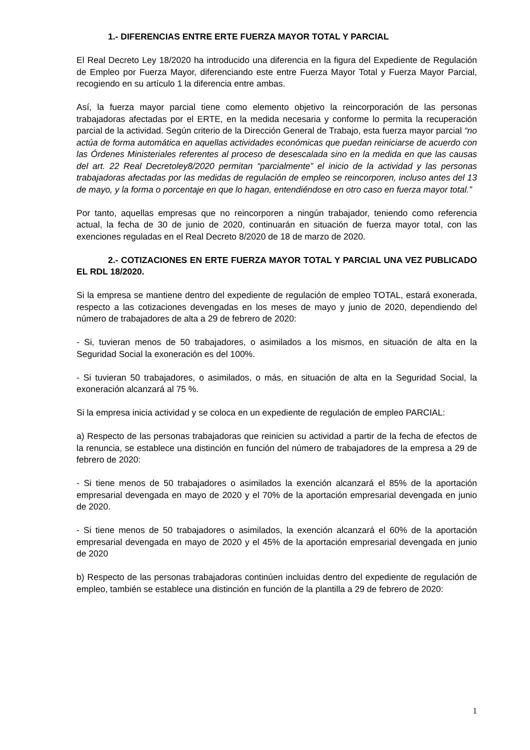1.- DIFERENCIAS ENTRE ERTE FUERZA MAYOR TOTAL Y PARCIAL
El Real Decreto Ley 18/2020 ha introducido una diferencia en la figura del Expediente de Regulación de Empleo por Fuerza Mayor, diferenciando este entre Fuerza Mayor Total y Fuerza Mayor Parcial, recogiendo en su artículo 1 la diferencia entre ambas.
Así, la fuerza mayor parcial tiene como elemento objetivo la reincorporación de las personas trabajadoras afectadas por el ERTE, en la medida necesaria y conforme lo permita la recuperación parcial de la actividad. Según criterio de la Dirección General de Trabajo, esta fuerza mayor parcial “no actúa de forma automática en aquellas actividades económicas que puedan reiniciarse de acuerdo con las Órdenes Ministeriales referentes al proceso de desescalada sino en la medida en que las causas del art. 22 Real Decretoley8/2020 permitan “parcialmente” el inicio de la actividad y las personas trabajadoras afectadas por las medidas de regulación de empleo se reincorporen, incluso antes del 13 de mayo, y la forma o porcentaje en que lo hagan, entendiéndose en otro caso en fuerza mayor total.”
Por tanto, aquellas empresas que no reincorporen a ningún trabajador, teniendo como referencia actual, la fecha de 30 de junio de 2020, continuarán en situación de fuerza mayor total, con las exenciones reguladas en el Real Decreto 8/2020 de 18 de marzo de 2020.
2.- COTIZACIONES EN ERTE FUERZA MAYOR TOTAL Y PARCIAL UNA VEZ PUBLICADO EL RDL 18/2020.
Si la empresa se mantiene dentro del expediente de regulación de empleo TOTAL, estará exonerada, respecto a las cotizaciones devengadas en los meses de mayo y junio de 2020, dependiendo del número de trabajadores de alta a 29 de febrero de 2020:
- Si, tuvieran menos de 50 trabajadores, o asimilados a los mismos, en situación de alta en la Seguridad Social la exoneración es del 100%.
- Si tuvieran 50 trabajadores, o asimilados, o más, en situación de alta en la Seguridad Social, la exoneración alcanzará al 75 %.
Si la empresa inicia actividad y se coloca en un expediente de regulación de empleo PARCIAL:
a) Respecto de las personas trabajadoras que reinicien su actividad a partir de la fecha de efectos de la renuncia, se establece una distinción en función del número de trabajadores de la empresa a 29 de febrero de 2020:
- Si tiene menos de 50 trabajadores o asimilados la exención alcanzará el 85% de la aportación empresarial devengada en mayo de 2020 y el 70% de la aportación empresarial devengada en junio de 2020.
- Si tiene menos de 50 trabajadores o asimilados, la exención alcanzará el 60% de la aportación empresarial devengada en mayo de 2020 y el 45% de la aportación empresarial devengada en junio de 2020
b) Respecto de las personas trabajadoras continúen incluidas dentro del expediente de regulación de empleo, también se establece una distinción en función de la plantilla a 29 de febrero de 2020:
1